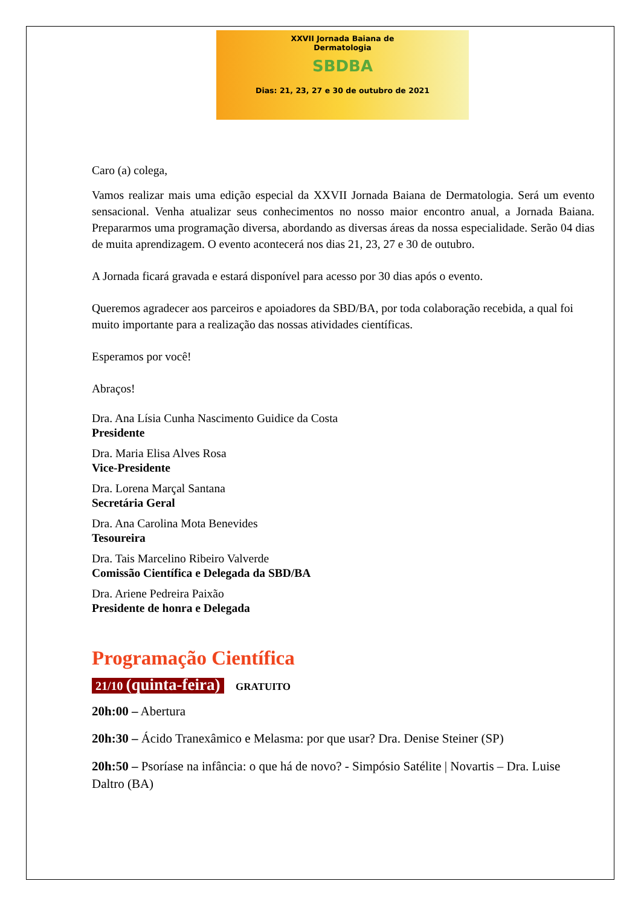XXVII Jornada Baiana de
Dermatologia
SBDBA
Dias: 21, 23, 27 e 30 de outubro de 2021
Caro (a) colega,
Vamos realizar mais uma edição especial da XXVII Jornada Baiana de Dermatologia. Será um evento sensacional. Venha atualizar seus conhecimentos no nosso maior encontro anual, a Jornada Baiana. Prepararmos uma programação diversa, abordando as diversas áreas da nossa especialidade. Serão 04 dias de muita aprendizagem. O evento acontecerá nos dias 21, 23, 27 e 30 de outubro.
A Jornada ficará gravada e estará disponível para acesso por 30 dias após o evento.
Queremos agradecer aos parceiros e apoiadores da SBD/BA, por toda colaboração recebida, a qual foi muito importante para a realização das nossas atividades científicas.
Esperamos por você!
Abraços!
Dra. Ana Lísia Cunha Nascimento Guidice da Costa
Presidente
Dra. Maria Elisa Alves Rosa
Vice-Presidente
Dra. Lorena Marçal Santana
Secretária Geral
Dra. Ana Carolina Mota Benevides
Tesoureira
Dra. Tais Marcelino Ribeiro Valverde
Comissão Científica e Delegada da SBD/BA
Dra. Ariene Pedreira Paixão
Presidente de honra e Delegada
Programação Científica
21/10 (quinta-feira) GRATUITO
20h:00 – Abertura
20h:30 – Ácido Tranexâmico e Melasma: por que usar? Dra. Denise Steiner (SP)
20h:50 – Psoríase na infância: o que há de novo? - Simpósio Satélite | Novartis – Dra. Luise Daltro (BA)